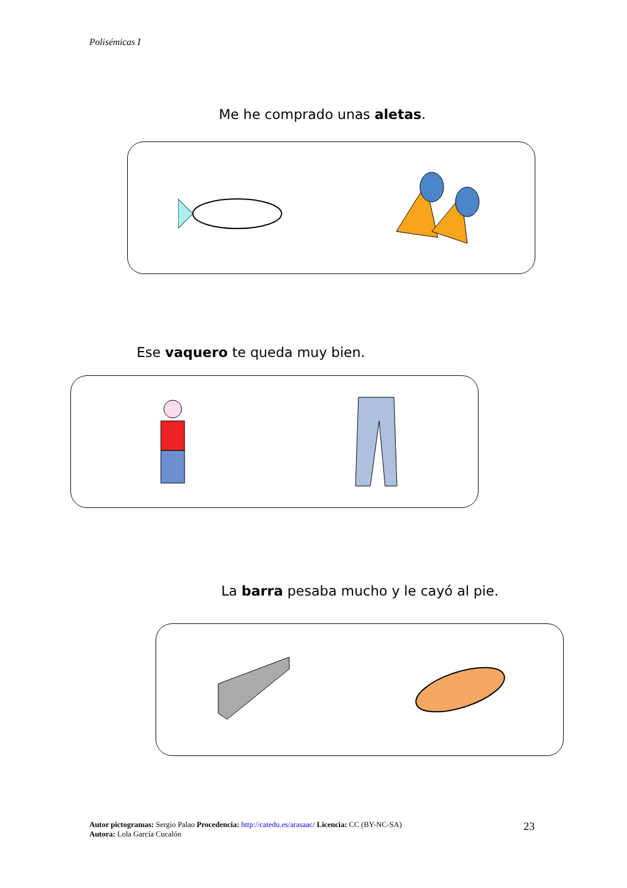Polisémicas I
Me he comprado unas aletas.
Ese vaquero te queda muy bien.
La barra pesaba mucho y le cayó al pie.
Autor pictogramas: Sergio Palao Procedencia: http://catedu.es/arasaac/ Licencia: CC (BY-NC-SA)
Autora: Lola García Cucalón
23